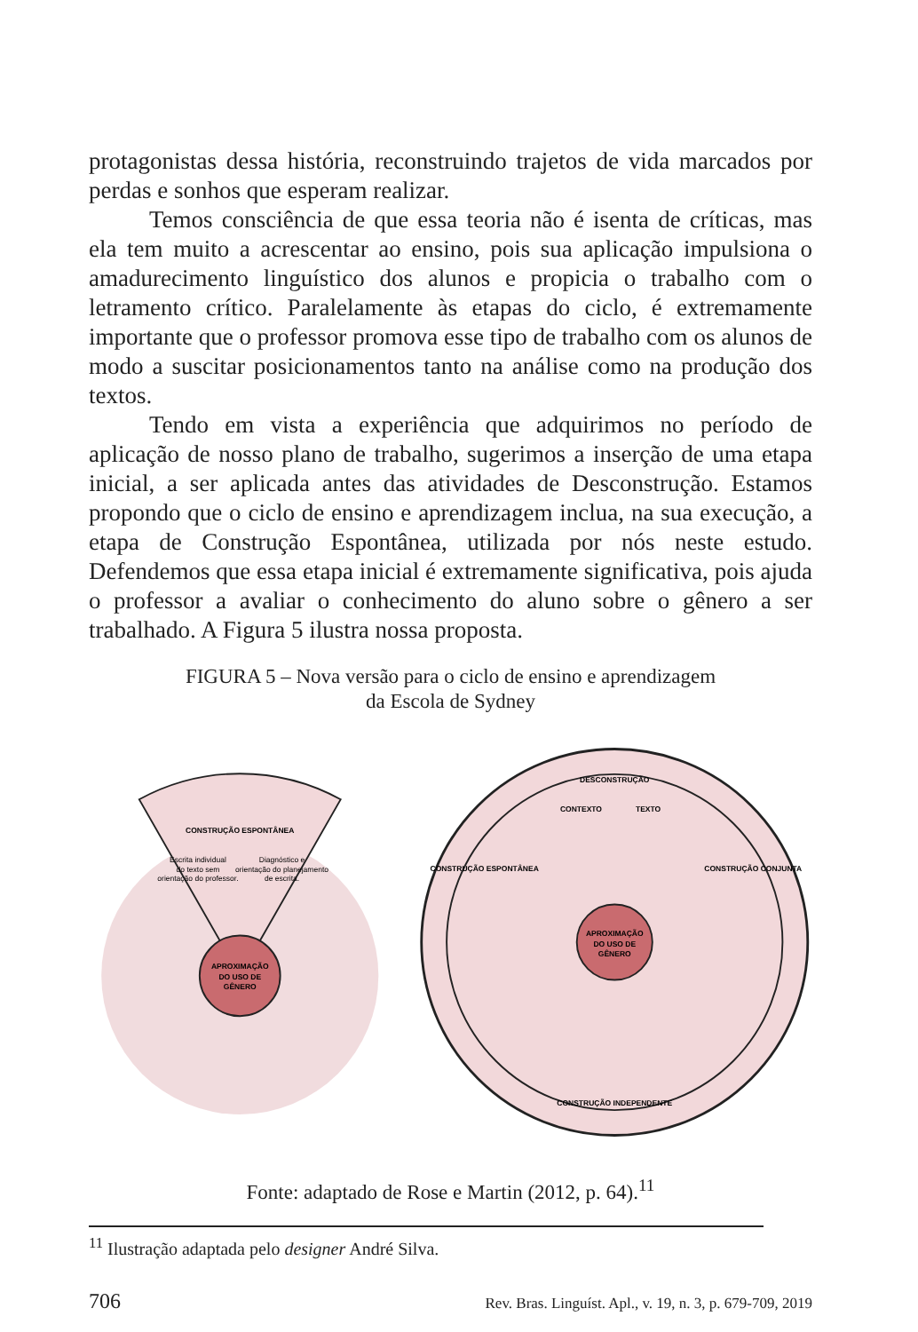protagonistas dessa história, reconstruindo trajetos de vida marcados por perdas e sonhos que esperam realizar.
Temos consciência de que essa teoria não é isenta de críticas, mas ela tem muito a acrescentar ao ensino, pois sua aplicação impulsiona o amadurecimento linguístico dos alunos e propicia o trabalho com o letramento crítico. Paralelamente às etapas do ciclo, é extremamente importante que o professor promova esse tipo de trabalho com os alunos de modo a suscitar posicionamentos tanto na análise como na produção dos textos.
Tendo em vista a experiência que adquirimos no período de aplicação de nosso plano de trabalho, sugerimos a inserção de uma etapa inicial, a ser aplicada antes das atividades de Desconstrução. Estamos propondo que o ciclo de ensino e aprendizagem inclua, na sua execução, a etapa de Construção Espontânea, utilizada por nós neste estudo. Defendemos que essa etapa inicial é extremamente significativa, pois ajuda o professor a avaliar o conhecimento do aluno sobre o gênero a ser trabalhado. A Figura 5 ilustra nossa proposta.
FIGURA 5 – Nova versão para o ciclo de ensino e aprendizagem
da Escola de Sydney
CONSTRUÇÃO ESPONTÂNEA
Escrita individual
do texto sem
orientação do professor.
Diagnóstico e
orientação do planejamento
de escrita.
APROXIMAÇÃO
DO USO DE
GÊNERO
APROXIMAÇÃO
DO USO DE
GÊNERO
DESCONSTRUÇÃO
CONTEXTO
TEXTO
CONSTRUÇÃO ESPONTÂNEA
CONSTRUÇÃO CONJUNTA
CONSTRUÇÃO INDEPENDENTE
Fonte: adaptado de Rose e Martin (2012, p. 64).<sup>11</sup>
<sup>11</sup> Ilustração adaptada pelo designer André Silva.
706 Rev. Bras. Linguíst. Apl., v. 19, n. 3, p. 679-709, 2019